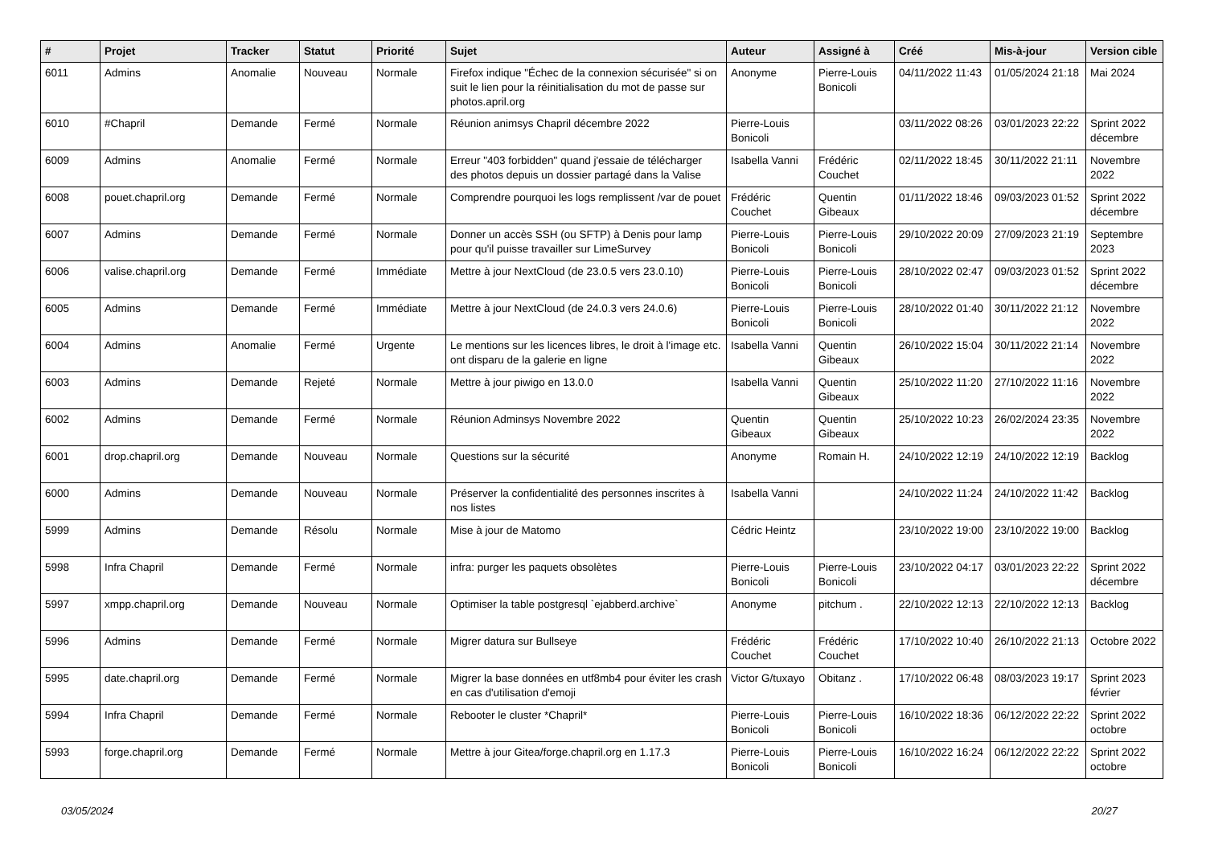| # | Projet | Tracker | Statut | Priorité | Sujet | Auteur | Assigné à | Créé | Mis-à-jour | Version cible |
| --- | --- | --- | --- | --- | --- | --- | --- | --- | --- | --- |
| 6011 | Admins | Anomalie | Nouveau | Normale | Firefox indique "Échec de la connexion sécurisée" si on suit le lien pour la réinitialisation du mot de passe sur photos.april.org | Anonyme | Pierre-Louis Bonicoli | 04/11/2022 11:43 | 01/05/2024 21:18 | Mai 2024 |
| 6010 | #Chapril | Demande | Fermé | Normale | Réunion animsys Chapril décembre 2022 | Pierre-Louis Bonicoli | | 03/11/2022 08:26 | 03/01/2023 22:22 | Sprint 2022 décembre |
| 6009 | Admins | Anomalie | Fermé | Normale | Erreur "403 forbidden" quand j'essaie de télécharger des photos depuis un dossier partagé dans la Valise | Isabella Vanni | Frédéric Couchet | 02/11/2022 18:45 | 30/11/2022 21:11 | Novembre 2022 |
| 6008 | pouet.chapril.org | Demande | Fermé | Normale | Comprendre pourquoi les logs remplissent /var de pouet | Frédéric Couchet | Quentin Gibeaux | 01/11/2022 18:46 | 09/03/2023 01:52 | Sprint 2022 décembre |
| 6007 | Admins | Demande | Fermé | Normale | Donner un accès SSH (ou SFTP) à Denis pour lamp pour qu'il puisse travailler sur LimeSurvey | Pierre-Louis Bonicoli | Pierre-Louis Bonicoli | 29/10/2022 20:09 | 27/09/2023 21:19 | Septembre 2023 |
| 6006 | valise.chapril.org | Demande | Fermé | Immédiate | Mettre à jour NextCloud (de 23.0.5 vers 23.0.10) | Pierre-Louis Bonicoli | Pierre-Louis Bonicoli | 28/10/2022 02:47 | 09/03/2023 01:52 | Sprint 2022 décembre |
| 6005 | Admins | Demande | Fermé | Immédiate | Mettre à jour NextCloud (de 24.0.3 vers 24.0.6) | Pierre-Louis Bonicoli | Pierre-Louis Bonicoli | 28/10/2022 01:40 | 30/11/2022 21:12 | Novembre 2022 |
| 6004 | Admins | Anomalie | Fermé | Urgente | Le mentions sur les licences libres, le droit à l'image etc. ont disparu de la galerie en ligne | Isabella Vanni | Quentin Gibeaux | 26/10/2022 15:04 | 30/11/2022 21:14 | Novembre 2022 |
| 6003 | Admins | Demande | Rejeté | Normale | Mettre à jour piwigo en 13.0.0 | Isabella Vanni | Quentin Gibeaux | 25/10/2022 11:20 | 27/10/2022 11:16 | Novembre 2022 |
| 6002 | Admins | Demande | Fermé | Normale | Réunion Adminsys Novembre 2022 | Quentin Gibeaux | Quentin Gibeaux | 25/10/2022 10:23 | 26/02/2024 23:35 | Novembre 2022 |
| 6001 | drop.chapril.org | Demande | Nouveau | Normale | Questions sur la sécurité | Anonyme | Romain H. | 24/10/2022 12:19 | 24/10/2022 12:19 | Backlog |
| 6000 | Admins | Demande | Nouveau | Normale | Préserver la confidentialité des personnes inscrites à nos listes | Isabella Vanni | | 24/10/2022 11:24 | 24/10/2022 11:42 | Backlog |
| 5999 | Admins | Demande | Résolu | Normale | Mise à jour de Matomo | Cédric Heintz | | 23/10/2022 19:00 | 23/10/2022 19:00 | Backlog |
| 5998 | Infra Chapril | Demande | Fermé | Normale | infra: purger les paquets obsolètes | Pierre-Louis Bonicoli | Pierre-Louis Bonicoli | 23/10/2022 04:17 | 03/01/2023 22:22 | Sprint 2022 décembre |
| 5997 | xmpp.chapril.org | Demande | Nouveau | Normale | Optimiser la table postgresql `ejabberd.archive` | Anonyme | pitchum . | 22/10/2022 12:13 | 22/10/2022 12:13 | Backlog |
| 5996 | Admins | Demande | Fermé | Normale | Migrer datura sur Bullseye | Frédéric Couchet | Frédéric Couchet | 17/10/2022 10:40 | 26/10/2022 21:13 | Octobre 2022 |
| 5995 | date.chapril.org | Demande | Fermé | Normale | Migrer la base données en utf8mb4 pour éviter les crash en cas d'utilisation d'emoji | Victor G/tuxayo | Obitanz . | 17/10/2022 06:48 | 08/03/2023 19:17 | Sprint 2023 février |
| 5994 | Infra Chapril | Demande | Fermé | Normale | Rebooter le cluster *Chapril* | Pierre-Louis Bonicoli | Pierre-Louis Bonicoli | 16/10/2022 18:36 | 06/12/2022 22:22 | Sprint 2022 octobre |
| 5993 | forge.chapril.org | Demande | Fermé | Normale | Mettre à jour Gitea/forge.chapril.org en 1.17.3 | Pierre-Louis Bonicoli | Pierre-Louis Bonicoli | 16/10/2022 16:24 | 06/12/2022 22:22 | Sprint 2022 octobre |
03/05/2024 20/27